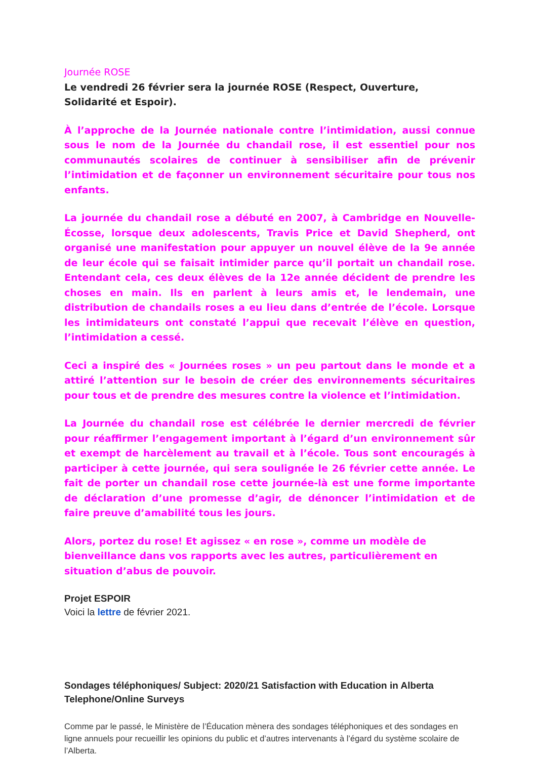Journée ROSE
Le vendredi 26 février sera la journée ROSE (Respect, Ouverture,
Solidarité et Espoir).
À l’approche de la Journée nationale contre l’intimidation, aussi connue sous le nom de la Journée du chandail rose, il est essentiel pour nos communautés scolaires de continuer à sensibiliser afin de prévenir l’intimidation et de façonner un environnement sécuritaire pour tous nos enfants.
La journée du chandail rose a débuté en 2007, à Cambridge en Nouvelle-Écosse, lorsque deux adolescents, Travis Price et David Shepherd, ont organisé une manifestation pour appuyer un nouvel élève de la 9e année de leur école qui se faisait intimider parce qu’il portait un chandail rose. Entendant cela, ces deux élèves de la 12e année décident de prendre les choses en main. Ils en parlent à leurs amis et, le lendemain, une distribution de chandails roses a eu lieu dans d’entrée de l’école. Lorsque les intimidateurs ont constaté l’appui que recevait l’élève en question, l’intimidation a cessé.
Ceci a inspiré des « Journées roses » un peu partout dans le monde et a attiré l’attention sur le besoin de créer des environnements sécuritaires pour tous et de prendre des mesures contre la violence et l’intimidation.
La Journée du chandail rose est célébrée le dernier mercredi de février pour réaffirmer l’engagement important à l’égard d’un environnement sûr et exempt de harcèlement au travail et à l’école. Tous sont encouragés à participer à cette journée, qui sera soulignée le 26 février cette année. Le fait de porter un chandail rose cette journée-là est une forme importante de déclaration d’une promesse d’agir, de dénoncer l’intimidation et de faire preuve d’amabilité tous les jours.
Alors, portez du rose! Et agissez « en rose », comme un modèle de
bienveillance dans vos rapports avec les autres, particulièrement en situation d’abus de pouvoir.
Projet ESPOIR
Voici la lettre de février 2021.
Sondages téléphoniques/ Subject: 2020/21 Satisfaction with Education in Alberta Telephone/Online Surveys
Comme par le passé, le Ministère de l’Éducation mènera des sondages téléphoniques et des sondages en ligne annuels pour recueillir les opinions du public et d’autres intervenants à l’égard du système scolaire de l’Alberta.